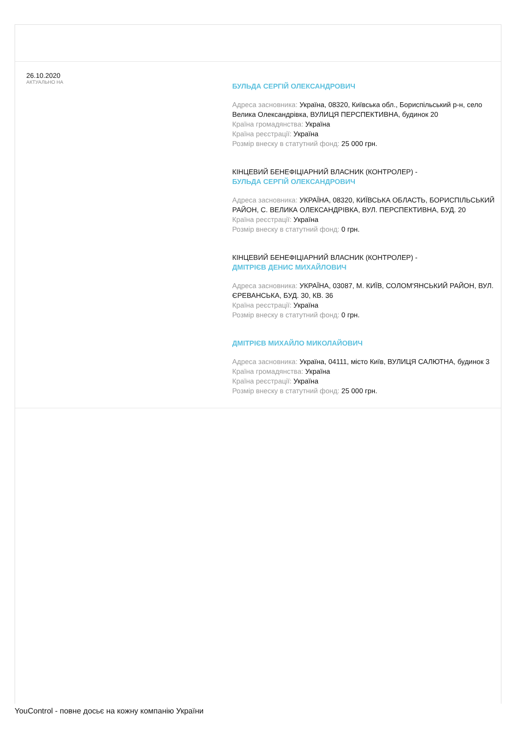26.10.2020
АКТУАЛЬНО НА
БУЛЬДА СЕРГІЙ ОЛЕКСАНДРОВИЧ
Адреса засновника: Україна, 08320, Київська обл., Бориспільський р-н, село Велика Олександрівка, ВУЛИЦЯ ПЕРСПЕКТИВНА, будинок 20
Країна громадянства: Україна
Країна реєстрації: Україна
Розмір внеску в статутний фонд: 25 000 грн.
КІНЦЕВИЙ БЕНЕФІЦІАРНИЙ ВЛАСНИК (КОНТРОЛЕР) -
БУЛЬДА СЕРГІЙ ОЛЕКСАНДРОВИЧ
Адреса засновника: УКРАЇНА, 08320, КИЇВСЬКА ОБЛАСТЬ, БОРИСПІЛЬСЬКИЙ РАЙОН, С. ВЕЛИКА ОЛЕКСАНДРІВКА, ВУЛ. ПЕРСПЕКТИВНА, БУД. 20
Країна реєстрації: Україна
Розмір внеску в статутний фонд: 0 грн.
КІНЦЕВИЙ БЕНЕФІЦІАРНИЙ ВЛАСНИК (КОНТРОЛЕР) -
ДМІТРІЄВ ДЕНИС МИХАЙЛОВИЧ
Адреса засновника: УКРАЇНА, 03087, М. КИЇВ, СОЛОМ'ЯНСЬКИЙ РАЙОН, ВУЛ. ЄРЕВАНСЬКА, БУД. 30, КВ. 36
Країна реєстрації: Україна
Розмір внеску в статутний фонд: 0 грн.
ДМІТРІЄВ МИХАЙЛО МИКОЛАЙОВИЧ
Адреса засновника: Україна, 04111, місто Київ, ВУЛИЦЯ САЛЮТНА, будинок 3
Країна громадянства: Україна
Країна реєстрації: Україна
Розмір внеску в статутний фонд: 25 000 грн.
YouControl - повне досьє на кожну компанію України